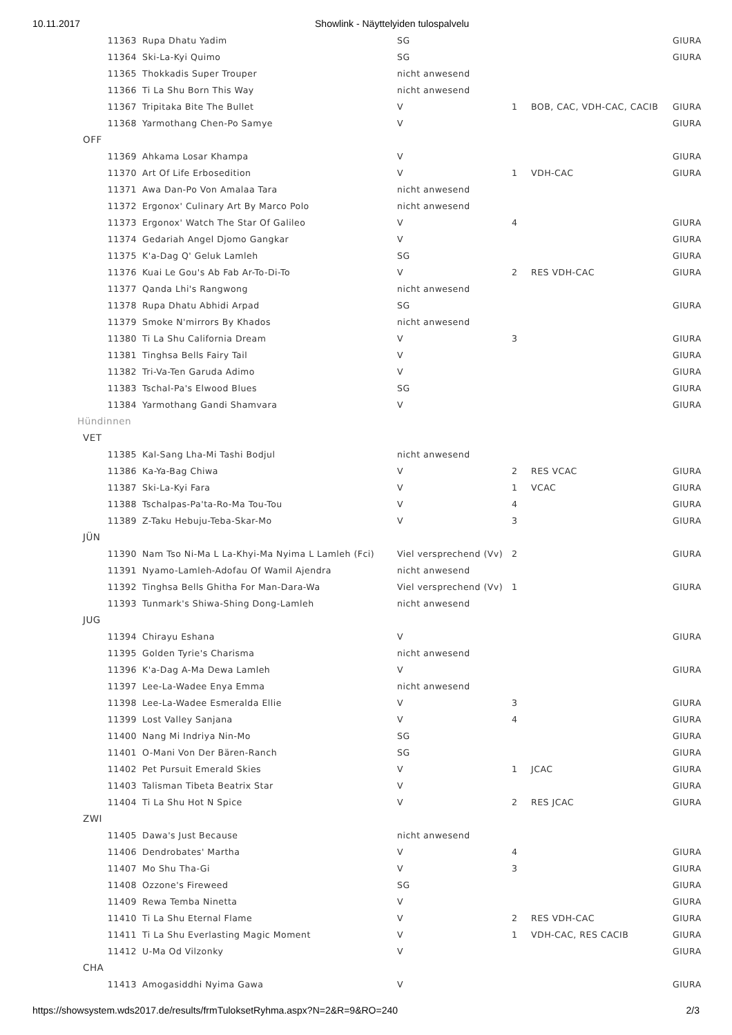10.11.2017 Showlink - Näyttelyiden tulospalvelu
| 11363 | Rupa Dhatu Yadim | SG | | | GIURA |
| 11364 | Ski-La-Kyi Quimo | SG | | | GIURA |
| 11365 | Thokkadis Super Trouper | nicht anwesend | | | |
| 11366 | Ti La Shu Born This Way | nicht anwesend | | | |
| 11367 | Tripitaka Bite The Bullet | V | 1 | BOB, CAC, VDH-CAC, CACIB | GIURA |
| 11368 | Yarmothang Chen-Po Samye | V | | | GIURA |
| OFF | | | | | |
| 11369 | Ahkama Losar Khampa | V | | | GIURA |
| 11370 | Art Of Life Erbosedition | V | 1 | VDH-CAC | GIURA |
| 11371 | Awa Dan-Po Von Amalaa Tara | nicht anwesend | | | |
| 11372 | Ergonox' Culinary Art By Marco Polo | nicht anwesend | | | |
| 11373 | Ergonox' Watch The Star Of Galileo | V | 4 | | GIURA |
| 11374 | Gedariah Angel Djomo Gangkar | V | | | GIURA |
| 11375 | K'a-Dag Q' Geluk Lamleh | SG | | | GIURA |
| 11376 | Kuai Le Gou's Ab Fab Ar-To-Di-To | V | 2 | RES VDH-CAC | GIURA |
| 11377 | Qanda Lhi's Rangwong | nicht anwesend | | | |
| 11378 | Rupa Dhatu Abhidi Arpad | SG | | | GIURA |
| 11379 | Smoke N'mirrors By Khados | nicht anwesend | | | |
| 11380 | Ti La Shu California Dream | V | 3 | | GIURA |
| 11381 | Tinghsa Bells Fairy Tail | V | | | GIURA |
| 11382 | Tri-Va-Ten Garuda Adimo | V | | | GIURA |
| 11383 | Tschal-Pa's Elwood Blues | SG | | | GIURA |
| 11384 | Yarmothang Gandi Shamvara | V | | | GIURA |
| Hündinnen | | | | | |
| VET | | | | | |
| 11385 | Kal-Sang Lha-Mi Tashi Bodjul | nicht anwesend | | | |
| 11386 | Ka-Ya-Bag Chiwa | V | 2 | RES VCAC | GIURA |
| 11387 | Ski-La-Kyi Fara | V | 1 | VCAC | GIURA |
| 11388 | Tschalpas-Pa'ta-Ro-Ma Tou-Tou | V | 4 | | GIURA |
| 11389 | Z-Taku Hebuju-Teba-Skar-Mo | V | 3 | | GIURA |
| JÜN | | | | | |
| 11390 | Nam Tso Ni-Ma L La-Khyi-Ma Nyima L Lamleh (Fci) | Viel versprechend (Vv) | 2 | | GIURA |
| 11391 | Nyamo-Lamleh-Adofau Of Wamil Ajendra | nicht anwesend | | | |
| 11392 | Tinghsa Bells Ghitha For Man-Dara-Wa | Viel versprechend (Vv) | 1 | | GIURA |
| 11393 | Tunmark's Shiwa-Shing Dong-Lamleh | nicht anwesend | | | |
| JUG | | | | | |
| 11394 | Chirayu Eshana | V | | | GIURA |
| 11395 | Golden Tyrie's Charisma | nicht anwesend | | | |
| 11396 | K'a-Dag A-Ma Dewa Lamleh | V | | | GIURA |
| 11397 | Lee-La-Wadee Enya Emma | nicht anwesend | | | |
| 11398 | Lee-La-Wadee Esmeralda Ellie | V | 3 | | GIURA |
| 11399 | Lost Valley Sanjana | V | 4 | | GIURA |
| 11400 | Nang Mi Indriya Nin-Mo | SG | | | GIURA |
| 11401 | O-Mani Von Der Bären-Ranch | SG | | | GIURA |
| 11402 | Pet Pursuit Emerald Skies | V | 1 | JCAC | GIURA |
| 11403 | Talisman Tibeta Beatrix Star | V | | | GIURA |
| 11404 | Ti La Shu Hot N Spice | V | 2 | RES JCAC | GIURA |
| ZWI | | | | | |
| 11405 | Dawa's Just Because | nicht anwesend | | | |
| 11406 | Dendrobates' Martha | V | 4 | | GIURA |
| 11407 | Mo Shu Tha-Gi | V | 3 | | GIURA |
| 11408 | Ozzone's Fireweed | SG | | | GIURA |
| 11409 | Rewa Temba Ninetta | V | | | GIURA |
| 11410 | Ti La Shu Eternal Flame | V | 2 | RES VDH-CAC | GIURA |
| 11411 | Ti La Shu Everlasting Magic Moment | V | 1 | VDH-CAC, RES CACIB | GIURA |
| 11412 | U-Ma Od Vilzonky | V | | | GIURA |
| CHA | | | | | |
| 11413 | Amogasiddhi Nyima Gawa | V | | | GIURA |
https://showsystem.wds2017.de/results/frmTuloksetRyhma.aspx?N=2&R=9&RO=240 2/3